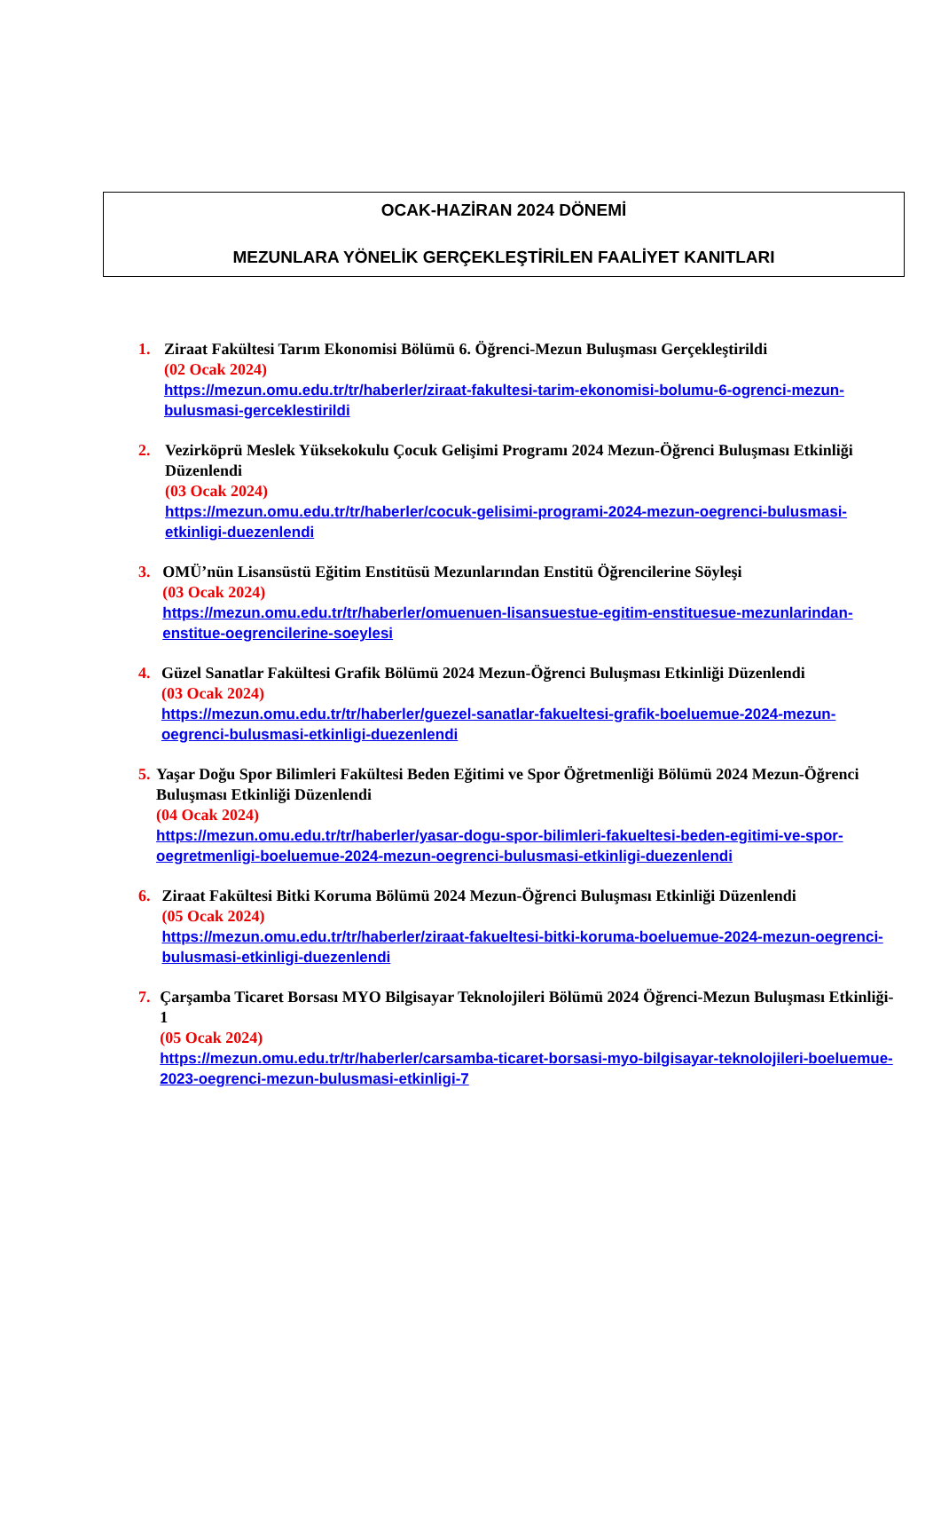OCAK-HAZİRAN 2024 DÖNEMİ
MEZUNLARA YÖNELİK GERÇEKLEŞTİRİLEN FAALİYET KANITLARI
1. Ziraat Fakültesi Tarım Ekonomisi Bölümü 6. Öğrenci-Mezun Buluşması Gerçekleştirildi
(02 Ocak 2024)
https://mezun.omu.edu.tr/tr/haberler/ziraat-fakultesi-tarim-ekonomisi-bolumu-6-ogrenci-mezun-bulusmasi-gerceklestirildi
2. Vezirköprü Meslek Yüksekokulu Çocuk Gelişimi Programı 2024 Mezun-Öğrenci Buluşması Etkinliği Düzenlendi
(03 Ocak 2024)
https://mezun.omu.edu.tr/tr/haberler/cocuk-gelisimi-programi-2024-mezun-oegrenci-bulusmasi-etkinligi-duezenlendi
3. OMÜ’nün Lisansüstü Eğitim Enstitüsü Mezunlarından Enstitü Öğrencilerine Söyleşi
(03 Ocak 2024)
https://mezun.omu.edu.tr/tr/haberler/omuenuen-lisansuestue-egitim-enstituesue-mezunlarindan-enstitue-oegrencilerine-soeylesi
4. Güzel Sanatlar Fakültesi Grafik Bölümü 2024 Mezun-Öğrenci Buluşması Etkinliği Düzenlendi
(03 Ocak 2024)
https://mezun.omu.edu.tr/tr/haberler/guezel-sanatlar-fakueltesi-grafik-boeluemue-2024-mezun-oegrenci-bulusmasi-etkinligi-duezenlendi
5. Yaşar Doğu Spor Bilimleri Fakültesi Beden Eğitimi ve Spor Öğretmenliği Bölümü 2024 Mezun-Öğrenci Buluşması Etkinliği Düzenlendi
(04 Ocak 2024)
https://mezun.omu.edu.tr/tr/haberler/yasar-dogu-spor-bilimleri-fakueltesi-beden-egitimi-ve-spor-oegretmenligi-boeluemue-2024-mezun-oegrenci-bulusmasi-etkinligi-duezenlendi
6. Ziraat Fakültesi Bitki Koruma Bölümü 2024 Mezun-Öğrenci Buluşması Etkinliği Düzenlendi
(05 Ocak 2024)
https://mezun.omu.edu.tr/tr/haberler/ziraat-fakueltesi-bitki-koruma-boeluemue-2024-mezun-oegrenci-bulusmasi-etkinligi-duezenlendi
7. Çarşamba Ticaret Borsası MYO Bilgisayar Teknolojileri Bölümü 2024 Öğrenci-Mezun Buluşması Etkinliği-1
(05 Ocak 2024)
https://mezun.omu.edu.tr/tr/haberler/carsamba-ticaret-borsasi-myo-bilgisayar-teknolojileri-boeluemue-2023-oegrenci-mezun-bulusmasi-etkinligi-7